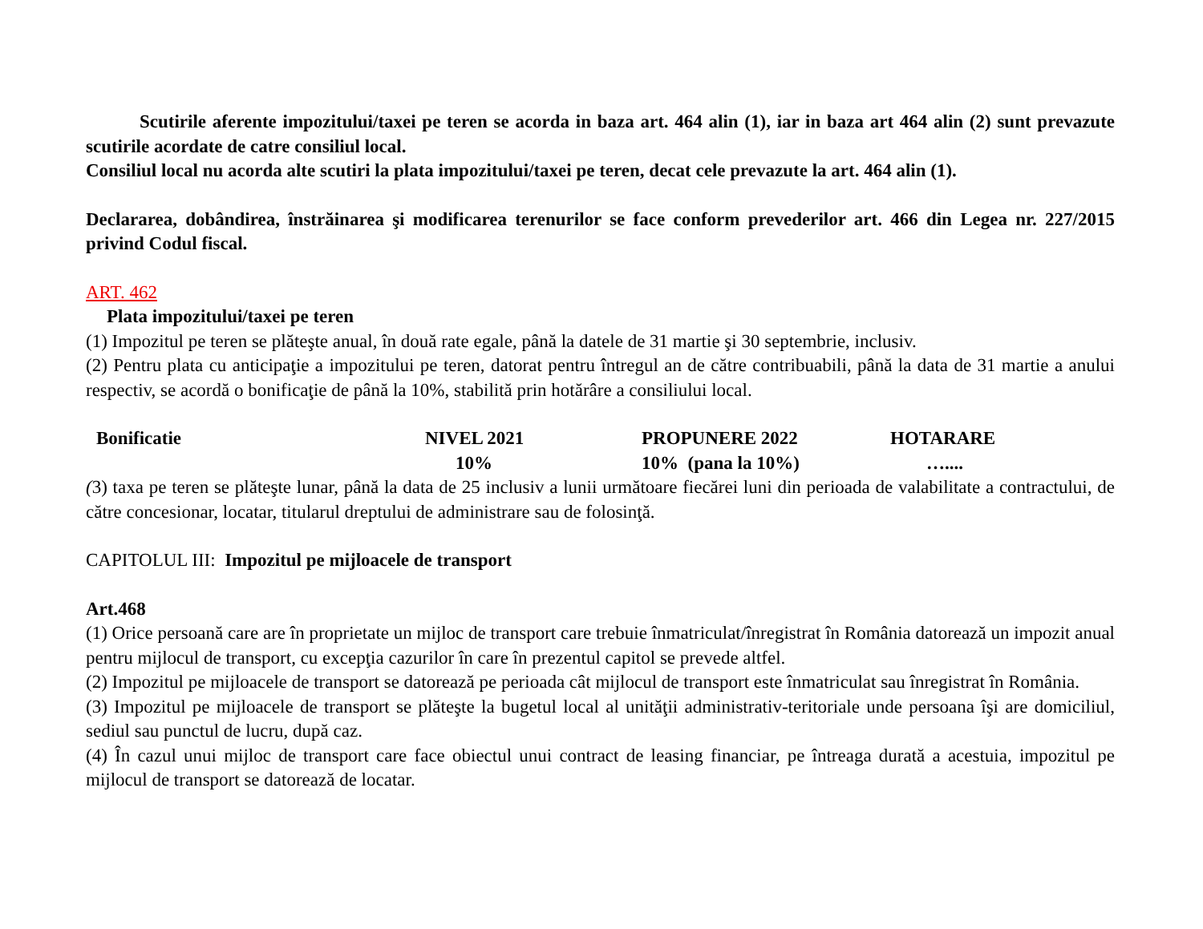Scutirile aferente impozitului/taxei pe teren se acorda in baza art. 464 alin (1), iar in baza art 464 alin (2) sunt prevazute scutirile acordate de catre consiliul local.
Consiliul local nu acorda alte scutiri la plata impozitului/taxei pe teren, decat cele prevazute la art. 464 alin (1).
Declararea, dobândirea, înstrăinarea şi modificarea terenurilor se face conform prevederilor art. 466 din Legea nr. 227/2015 privind Codul fiscal.
ART. 462
Plata impozitului/taxei pe teren
(1) Impozitul pe teren se plăteşte anual, în două rate egale, până la datele de 31 martie şi 30 septembrie, inclusiv.
(2) Pentru plata cu anticipaţie a impozitului pe teren, datorat pentru întregul an de către contribuabili, până la data de 31 martie a anului respectiv, se acordă o bonificaţie de până la 10%, stabilită prin hotărâre a consiliului local.
| Bonificatie | NIVEL 2021 | PROPUNERE 2022 | HOTARARE |
| | 10% | 10% (pana la 10%) | ….... |
(3) taxa pe teren se plăteşte lunar, până la data de 25 inclusiv a lunii următoare fiecărei luni din perioada de valabilitate a contractului, de către concesionar, locatar, titularul dreptului de administrare sau de folosinţă.
CAPITOLUL III: Impozitul pe mijloacele de transport
Art.468
(1) Orice persoană care are în proprietate un mijloc de transport care trebuie înmatriculat/înregistrat în România datorează un impozit anual pentru mijlocul de transport, cu excepţia cazurilor în care în prezentul capitol se prevede altfel.
(2) Impozitul pe mijloacele de transport se datorează pe perioada cât mijlocul de transport este înmatriculat sau înregistrat în România.
(3) Impozitul pe mijloacele de transport se plăteşte la bugetul local al unităţii administrativ-teritoriale unde persoana îşi are domiciliul, sediul sau punctul de lucru, după caz.
(4) În cazul unui mijloc de transport care face obiectul unui contract de leasing financiar, pe întreaga durată a acestuia, impozitul pe mijlocul de transport se datorează de locatar.